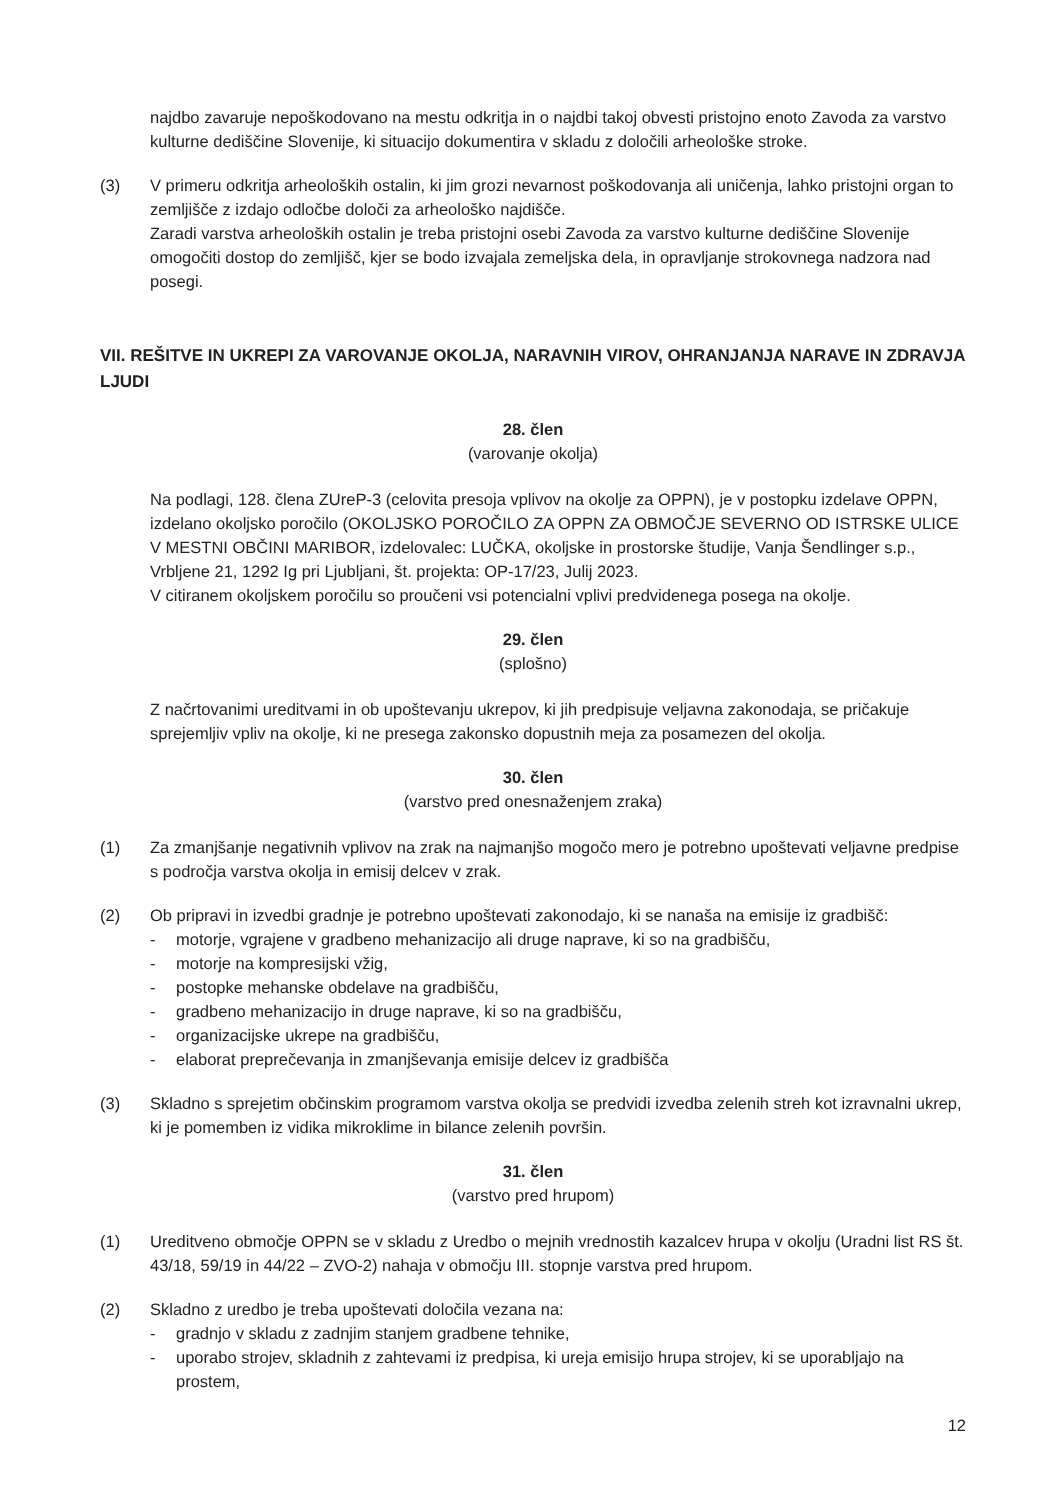najdbo zavaruje nepoškodovano na mestu odkritja in o najdbi takoj obvesti pristojno enoto Zavoda za varstvo kulturne dediščine Slovenije, ki situacijo dokumentira v skladu z določili arheološke stroke.
(3) V primeru odkritja arheoloških ostalin, ki jim grozi nevarnost poškodovanja ali uničenja, lahko pristojni organ to zemljišče z izdajo odločbe določi za arheološko najdišče.
Zaradi varstva arheoloških ostalin je treba pristojni osebi Zavoda za varstvo kulturne dediščine Slovenije omogočiti dostop do zemljišč, kjer se bodo izvajala zemeljska dela, in opravljanje strokovnega nadzora nad posegi.
VII. REŠITVE IN UKREPI ZA VAROVANJE OKOLJA, NARAVNIH VIROV, OHRANJANJA NARAVE IN ZDRAVJA LJUDI
28. člen
(varovanje okolja)
Na podlagi, 128. člena ZUreP-3 (celovita presoja vplivov na okolje za OPPN), je v postopku izdelave OPPN, izdelano okoljsko poročilo (OKOLJSKO POROČILO ZA OPPN ZA OBMOČJE SEVERNO OD ISTRSKE ULICE V MESTNI OBČINI MARIBOR, izdelovalec: LUČKA, okoljske in prostorske študije, Vanja Šendlinger s.p., Vrbljene 21, 1292 Ig pri Ljubljani, št. projekta: OP-17/23, Julij 2023.
V citiranem okoljskem poročilu so proučeni vsi potencialni vplivi predvidenega posega na okolje.
29. člen
(splošno)
Z načrtovanimi ureditvami in ob upoštevanju ukrepov, ki jih predpisuje veljavna zakonodaja, se pričakuje sprejemljiv vpliv na okolje, ki ne presega zakonsko dopustnih meja za posamezen del okolja.
30. člen
(varstvo pred onesnaženjem zraka)
(1) Za zmanjšanje negativnih vplivov na zrak na najmanjšo mogočo mero je potrebno upoštevati veljavne predpise s področja varstva okolja in emisij delcev v zrak.
(2) Ob pripravi in izvedbi gradnje je potrebno upoštevati zakonodajo, ki se nanaša na emisije iz gradbišč:
- motorje, vgrajene v gradbeno mehanizacijo ali druge naprave, ki so na gradbišču,
- motorje na kompresijski vžig,
- postopke mehanske obdelave na gradbišču,
- gradbeno mehanizacijo in druge naprave, ki so na gradbišču,
- organizacijske ukrepe na gradbišču,
- elaborat preprečevanja in zmanjševanja emisije delcev iz gradbišča
(3) Skladno s sprejetim občinskim programom varstva okolja se predvidi izvedba zelenih streh kot izravnalni ukrep, ki je pomemben iz vidika mikroklime in bilance zelenih površin.
31. člen
(varstvo pred hrupom)
(1) Ureditveno območje OPPN se v skladu z Uredbo o mejnih vrednostih kazalcev hrupa v okolju (Uradni list RS št. 43/18, 59/19 in 44/22 – ZVO-2) nahaja v območju III. stopnje varstva pred hrupom.
(2) Skladno z uredbo je treba upoštevati določila vezana na:
- gradnjo v skladu z zadnjim stanjem gradbene tehnike,
- uporabo strojev, skladnih z zahtevami iz predpisa, ki ureja emisijo hrupa strojev, ki se uporabljajo na prostem,
12